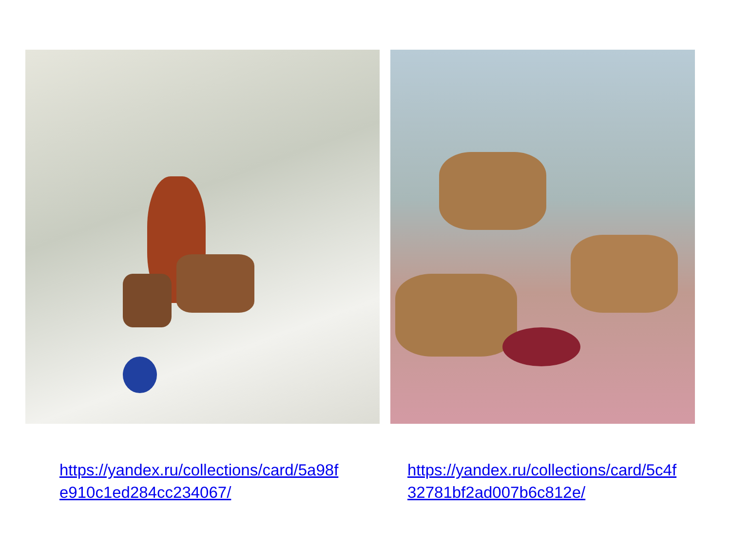https://yandex.ru/collections/card/5a98fe910c1ed284cc234067/ https://yandex.ru/collections/card/5c4f32781bf2ad007b6c812e/